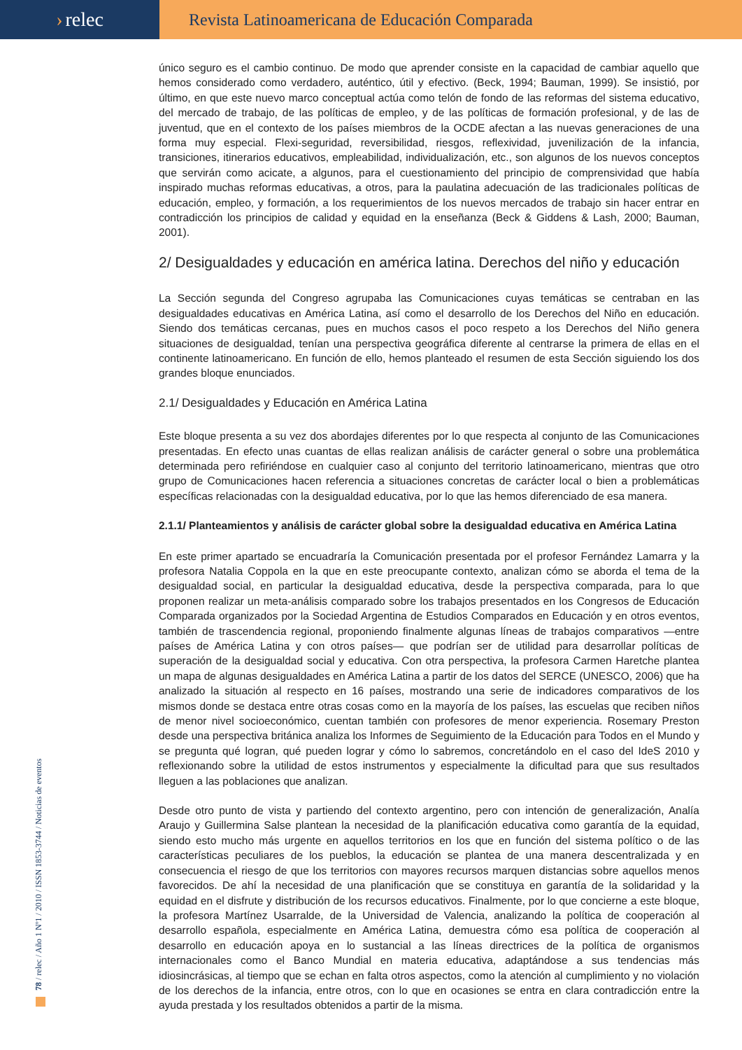› relec
Revista Latinoamericana de Educación Comparada
único seguro es el cambio continuo. De modo que aprender consiste en la capacidad de cambiar aquello que hemos considerado como verdadero, auténtico, útil y efectivo. (Beck, 1994; Bauman, 1999). Se insistió, por último, en que este nuevo marco conceptual actúa como telón de fondo de las reformas del sistema educativo, del mercado de trabajo, de las políticas de empleo, y de las políticas de formación profesional, y de las de juventud, que en el contexto de los países miembros de la OCDE afectan a las nuevas generaciones de una forma muy especial. Flexi-seguridad, reversibilidad, riesgos, reflexividad, juvenilización de la infancia, transiciones, itinerarios educativos, empleabilidad, individualización, etc., son algunos de los nuevos conceptos que servirán como acicate, a algunos, para el cuestionamiento del principio de comprensividad que había inspirado muchas reformas educativas, a otros, para la paulatina adecuación de las tradicionales políticas de educación, empleo, y formación, a los requerimientos de los nuevos mercados de trabajo sin hacer entrar en contradicción los principios de calidad y equidad en la enseñanza (Beck & Giddens & Lash, 2000; Bauman, 2001).
2/ Desigualdades y educación en américa latina. Derechos del niño y educación
La Sección segunda del Congreso agrupaba las Comunicaciones cuyas temáticas se centraban en las desigualdades educativas en América Latina, así como el desarrollo de los Derechos del Niño en educación. Siendo dos temáticas cercanas, pues en muchos casos el poco respeto a los Derechos del Niño genera situaciones de desigualdad, tenían una perspectiva geográfica diferente al centrarse la primera de ellas en el continente latinoamericano. En función de ello, hemos planteado el resumen de esta Sección siguiendo los dos grandes bloque enunciados.
2.1/ Desigualdades y Educación en América Latina
Este bloque presenta a su vez dos abordajes diferentes por lo que respecta al conjunto de las Comunicaciones presentadas. En efecto unas cuantas de ellas realizan análisis de carácter general o sobre una problemática determinada pero refiriéndose en cualquier caso al conjunto del territorio latinoamericano, mientras que otro grupo de Comunicaciones hacen referencia a situaciones concretas de carácter local o bien a problemáticas específicas relacionadas con la desigualdad educativa, por lo que las hemos diferenciado de esa manera.
2.1.1/ Planteamientos y análisis de carácter global sobre la desigualdad educativa en América Latina
En este primer apartado se encuadraría la Comunicación presentada por el profesor Fernández Lamarra y la profesora Natalia Coppola en la que en este preocupante contexto, analizan cómo se aborda el tema de la desigualdad social, en particular la desigualdad educativa, desde la perspectiva comparada, para lo que proponen realizar un meta-análisis comparado sobre los trabajos presentados en los Congresos de Educación Comparada organizados por la Sociedad Argentina de Estudios Comparados en Educación y en otros eventos, también de trascendencia regional, proponiendo finalmente algunas líneas de trabajos comparativos —entre países de América Latina y con otros países— que podrían ser de utilidad para desarrollar políticas de superación de la desigualdad social y educativa. Con otra perspectiva, la profesora Carmen Haretche plantea un mapa de algunas desigualdades en América Latina a partir de los datos del SERCE (UNESCO, 2006) que ha analizado la situación al respecto en 16 países, mostrando una serie de indicadores comparativos de los mismos donde se destaca entre otras cosas como en la mayoría de los países, las escuelas que reciben niños de menor nivel socioeconómico, cuentan también con profesores de menor experiencia. Rosemary Preston desde una perspectiva británica analiza los Informes de Seguimiento de la Educación para Todos en el Mundo y se pregunta qué logran, qué pueden lograr y cómo lo sabremos, concretándolo en el caso del IdeS 2010 y reflexionando sobre la utilidad de estos instrumentos y especialmente la dificultad para que sus resultados lleguen a las poblaciones que analizan.
Desde otro punto de vista y partiendo del contexto argentino, pero con intención de generalización, Analía Araujo y Guillermina Salse plantean la necesidad de la planificación educativa como garantía de la equidad, siendo esto mucho más urgente en aquellos territorios en los que en función del sistema político o de las características peculiares de los pueblos, la educación se plantea de una manera descentralizada y en consecuencia el riesgo de que los territorios con mayores recursos marquen distancias sobre aquellos menos favorecidos. De ahí la necesidad de una planificación que se constituya en garantía de la solidaridad y la equidad en el disfrute y distribución de los recursos educativos. Finalmente, por lo que concierne a este bloque, la profesora Martínez Usarralde, de la Universidad de Valencia, analizando la política de cooperación al desarrollo española, especialmente en América Latina, demuestra cómo esa política de cooperación al desarrollo en educación apoya en lo sustancial a las líneas directrices de la política de organismos internacionales como el Banco Mundial en materia educativa, adaptándose a sus tendencias más idiosincrásicas, al tiempo que se echan en falta otros aspectos, como la atención al cumplimiento y no violación de los derechos de la infancia, entre otros, con lo que en ocasiones se entra en clara contradicción entre la ayuda prestada y los resultados obtenidos a partir de la misma.
78 / relec / Año 1 Nº1 / 2010 / ISSN 1853-3744 / Noticias de eventos